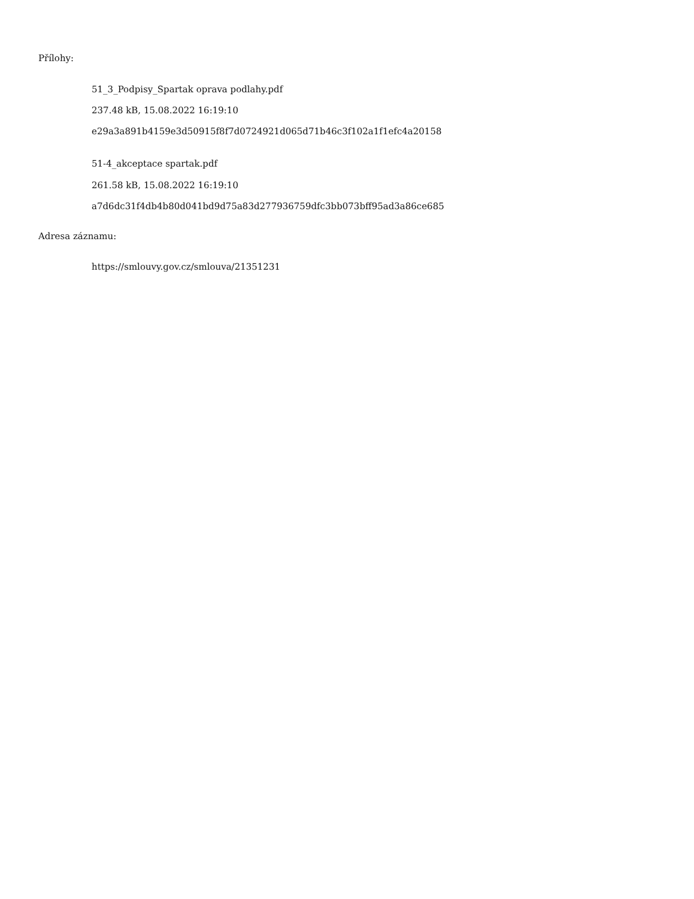Přílohy:
51_3_Podpisy_Spartak oprava podlahy.pdf
237.48 kB, 15.08.2022 16:19:10
e29a3a891b4159e3d50915f8f7d0724921d065d71b46c3f102a1f1efc4a20158
51-4_akceptace spartak.pdf
261.58 kB, 15.08.2022 16:19:10
a7d6dc31f4db4b80d041bd9d75a83d277936759dfc3bb073bff95ad3a86ce685
Adresa záznamu:
https://smlouvy.gov.cz/smlouva/21351231